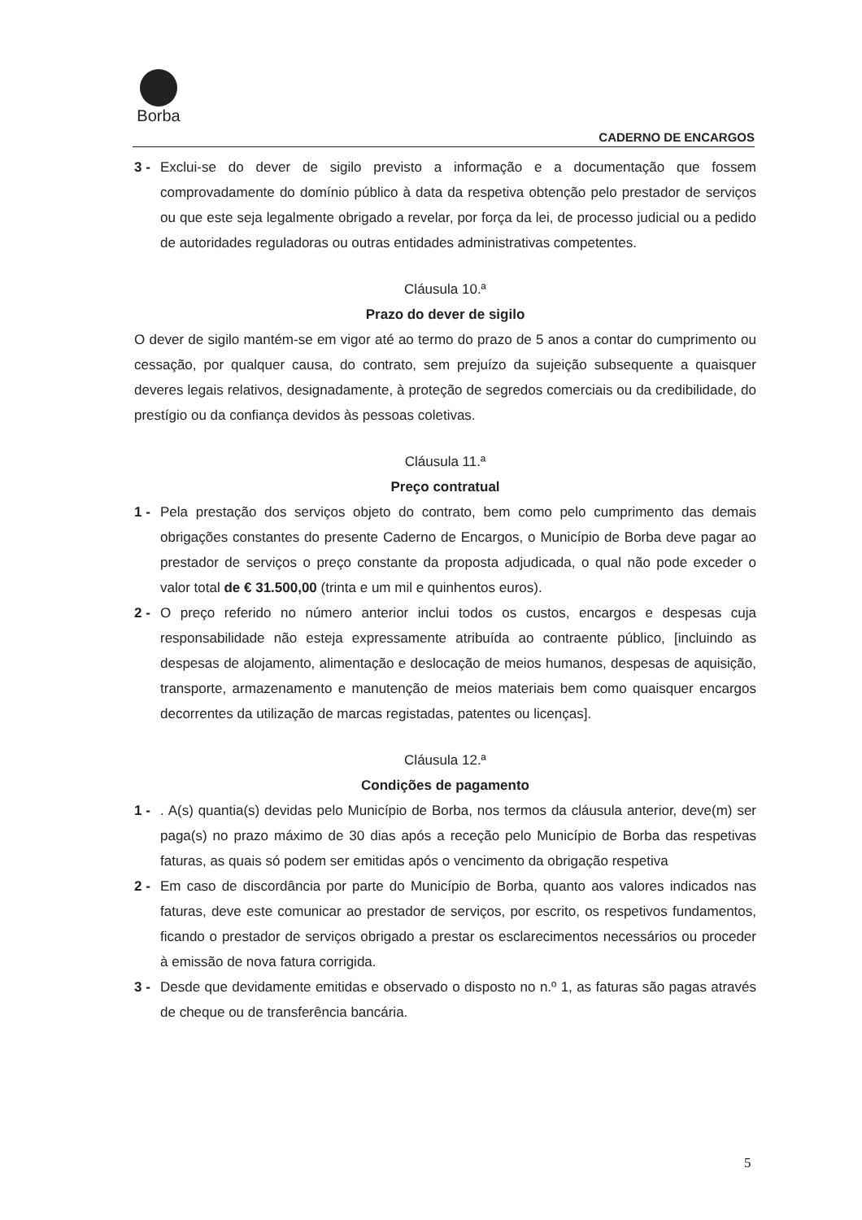Borba
CADERNO DE ENCARGOS
3 - Exclui-se do dever de sigilo previsto a informação e a documentação que fossem comprovadamente do domínio público à data da respetiva obtenção pelo prestador de serviços ou que este seja legalmente obrigado a revelar, por força da lei, de processo judicial ou a pedido de autoridades reguladoras ou outras entidades administrativas competentes.
Cláusula 10.ª
Prazo do dever de sigilo
O dever de sigilo mantém-se em vigor até ao termo do prazo de 5 anos a contar do cumprimento ou cessação, por qualquer causa, do contrato, sem prejuízo da sujeição subsequente a quaisquer deveres legais relativos, designadamente, à proteção de segredos comerciais ou da credibilidade, do prestígio ou da confiança devidos às pessoas coletivas.
Cláusula 11.ª
Preço contratual
1 - Pela prestação dos serviços objeto do contrato, bem como pelo cumprimento das demais obrigações constantes do presente Caderno de Encargos, o Município de Borba deve pagar ao prestador de serviços o preço constante da proposta adjudicada, o qual não pode exceder o valor total de € 31.500,00 (trinta e um mil e quinhentos euros).
2 - O preço referido no número anterior inclui todos os custos, encargos e despesas cuja responsabilidade não esteja expressamente atribuída ao contraente público, [incluindo as despesas de alojamento, alimentação e deslocação de meios humanos, despesas de aquisição, transporte, armazenamento e manutenção de meios materiais bem como quaisquer encargos decorrentes da utilização de marcas registadas, patentes ou licenças].
Cláusula 12.ª
Condições de pagamento
1 - . A(s) quantia(s) devidas pelo Município de Borba, nos termos da cláusula anterior, deve(m) ser paga(s) no prazo máximo de 30 dias após a receção pelo Município de Borba das respetivas faturas, as quais só podem ser emitidas após o vencimento da obrigação respetiva
2 - Em caso de discordância por parte do Município de Borba, quanto aos valores indicados nas faturas, deve este comunicar ao prestador de serviços, por escrito, os respetivos fundamentos, ficando o prestador de serviços obrigado a prestar os esclarecimentos necessários ou proceder à emissão de nova fatura corrigida.
3 - Desde que devidamente emitidas e observado o disposto no n.º 1, as faturas são pagas através de cheque ou de transferência bancária.
5